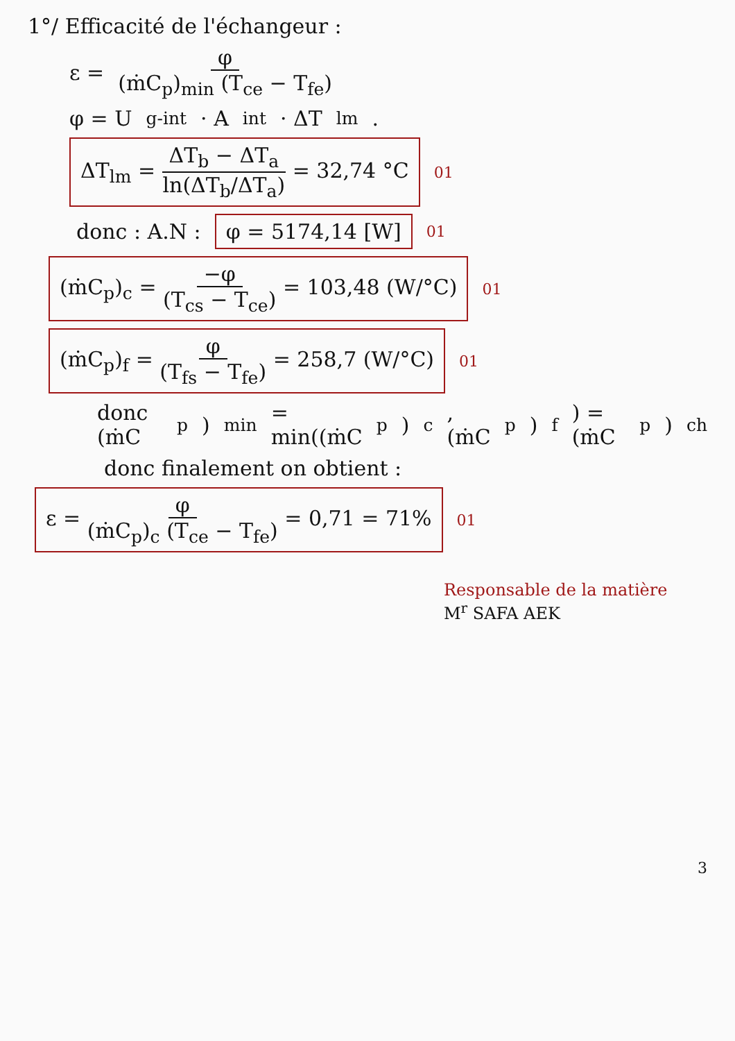1°/ Efficacité de l'échangeur :
ε = φ (ṁC<sub>p</sub>)<sub>min</sub> (T<sub>ce</sub> − T<sub>fe</sub>)
φ = U<sub>g-int</sub> · A<sub>int</sub> · ΔT<sub>lm</sub> .
ΔT<sub>lm</sub> = ΔT<sub>b</sub> − ΔT<sub>a</sub> ln(ΔT<sub>b</sub>/ΔT<sub>a</sub>) = 32,74 °C 01
donc : A.N : φ = 5174,14 [W] 01
(ṁC<sub>p</sub>)<sub>c</sub> = −φ (T<sub>cs</sub> − T<sub>ce</sub>) = 103,48 (W/°C) 01
(ṁC<sub>p</sub>)<sub>f</sub> = φ (T<sub>fs</sub> − T<sub>fe</sub>) = 258,7 (W/°C) 01
donc (ṁC<sub>p</sub>)<sub>min</sub> = min((ṁC<sub>p</sub>)<sub>c</sub> , (ṁC<sub>p</sub>)<sub>f</sub>) = (ṁC<sub>p</sub>)<sub>ch</sub>
donc finalement on obtient :
ε = φ (ṁC<sub>p</sub>)<sub>c</sub> (T<sub>ce</sub> − T<sub>fe</sub>) = 0,71 = 71% 01
Responsable de la matière
M<sup>r</sup> SAFA AEK
3